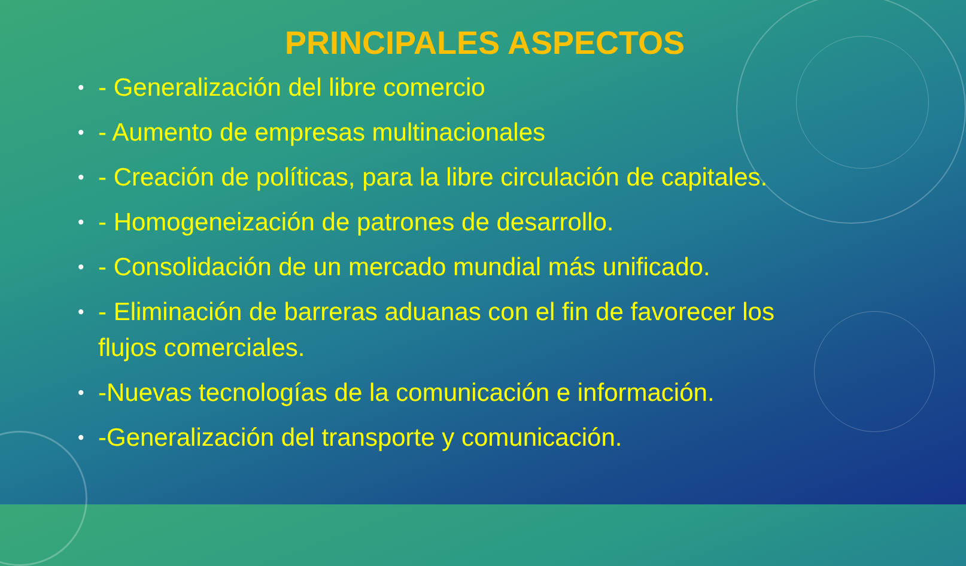PRINCIPALES ASPECTOS
• - Generalización del libre comercio
• - Aumento de empresas multinacionales
• - Creación de políticas, para la libre circulación de capitales.
• - Homogeneización de patrones de desarrollo.
• - Consolidación de un mercado mundial más unificado.
• - Eliminación de barreras aduanas con el fin de favorecer los flujos comerciales.
• -Nuevas tecnologías de la comunicación e información.
• -Generalización del transporte y comunicación.